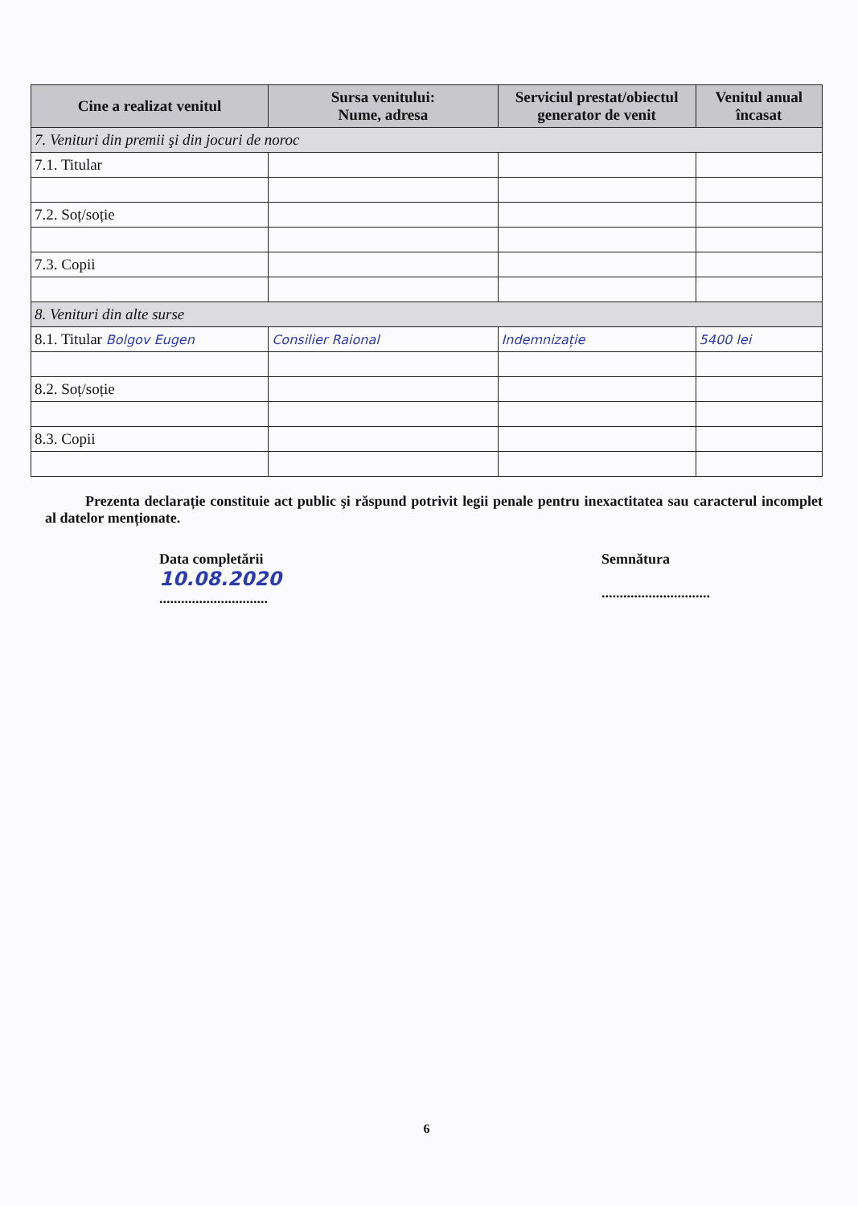| Cine a realizat venitul | Sursa venitului: Nume, adresa | Serviciul prestat/obiectul generator de venit | Venitul anual încasat |
| --- | --- | --- | --- |
| 7. Venituri din premii şi din jocuri de noroc | | | |
| 7.1. Titular | | | |
| 7.2. Soț/soție | | | |
| 7.3. Copii | | | |
| 8. Venituri din alte surse | | | |
| 8.1. Titular Bolgov Eugen | Consilier Raional | Indemnizație | 5400 lei |
| 8.2. Soț/soție | | | |
| 8.3. Copii | | | |
Prezenta declarație constituie act public şi răspund potrivit legii penale pentru inexactitatea sau caracterul incomplet al datelor menționate.
Data completării
10.08.2020
..............................
Semnătura
..............................
6